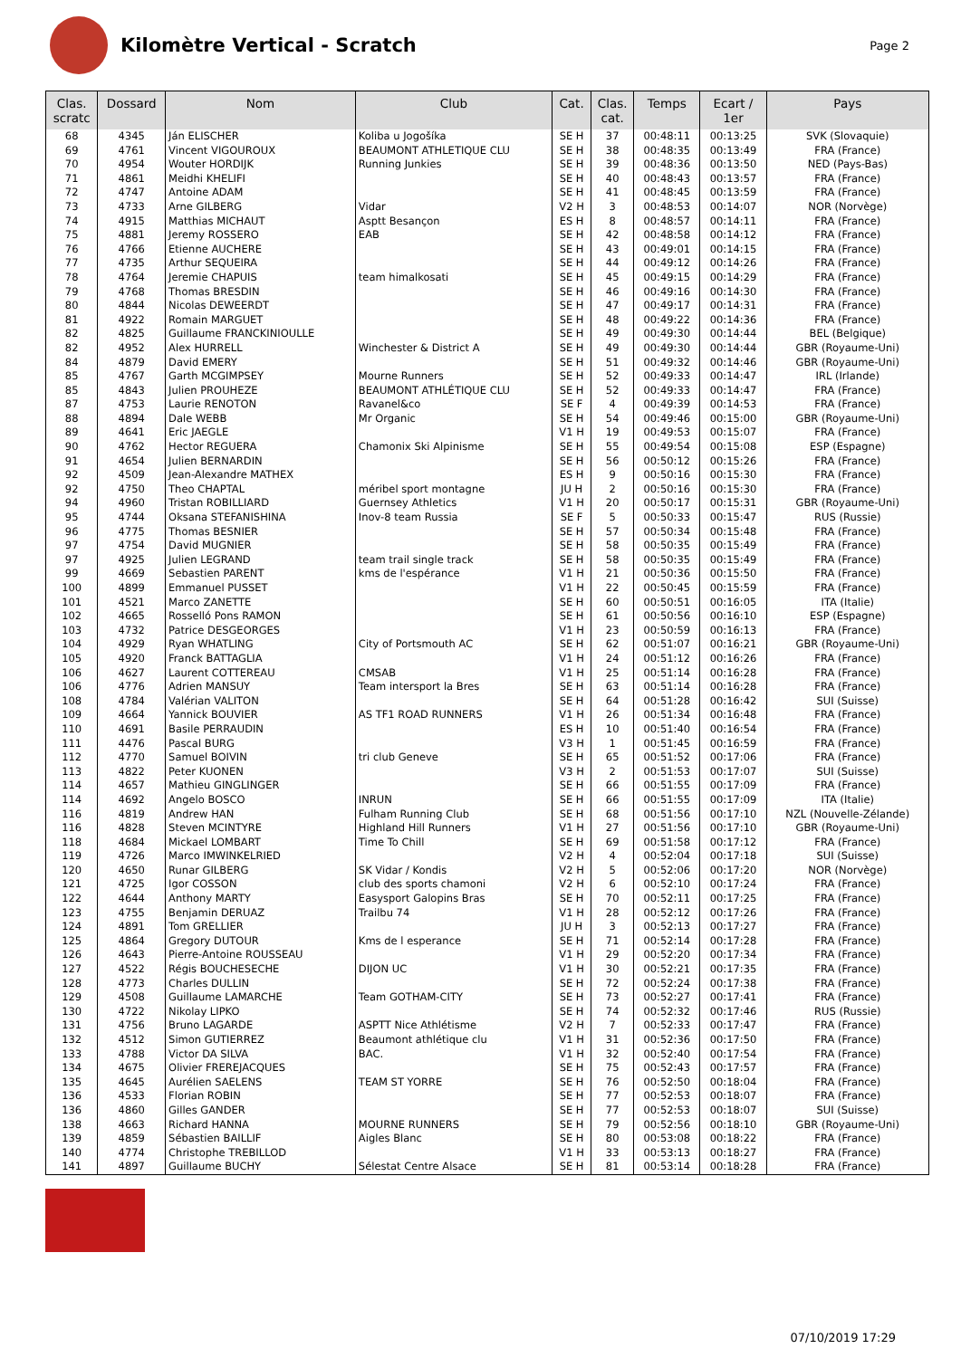Kilomètre Vertical - Scratch
Page 2
| Clas. scratc | Dossard | Nom | Club | Cat. | Clas. cat. | Temps | Ecart / 1er | Pays |
| --- | --- | --- | --- | --- | --- | --- | --- | --- |
| 68 | 4345 | Ján ELISCHER | Koliba u Jogošíka | SE H | 37 | 00:48:11 | 00:13:25 | SVK (Slovaquie) |
| 69 | 4761 | Vincent VIGOUROUX | BEAUMONT ATHLETIQUE CLU | SE H | 38 | 00:48:35 | 00:13:49 | FRA (France) |
| 70 | 4954 | Wouter HORDIJK | Running Junkies | SE H | 39 | 00:48:36 | 00:13:50 | NED (Pays-Bas) |
| 71 | 4861 | Meidhi KHELIFI | | SE H | 40 | 00:48:43 | 00:13:57 | FRA (France) |
| 72 | 4747 | Antoine ADAM | | SE H | 41 | 00:48:45 | 00:13:59 | FRA (France) |
| 73 | 4733 | Arne GILBERG | Vidar | V2 H | 3 | 00:48:53 | 00:14:07 | NOR (Norvège) |
| 74 | 4915 | Matthias MICHAUT | Asptt Besançon | ES H | 8 | 00:48:57 | 00:14:11 | FRA (France) |
| 75 | 4881 | Jeremy ROSSERO | EAB | SE H | 42 | 00:48:58 | 00:14:12 | FRA (France) |
| 76 | 4766 | Etienne AUCHERE | | SE H | 43 | 00:49:01 | 00:14:15 | FRA (France) |
| 77 | 4735 | Arthur SEQUEIRA | | SE H | 44 | 00:49:12 | 00:14:26 | FRA (France) |
| 78 | 4764 | Jeremie CHAPUIS | team himalkosati | SE H | 45 | 00:49:15 | 00:14:29 | FRA (France) |
| 79 | 4768 | Thomas BRESDIN | | SE H | 46 | 00:49:16 | 00:14:30 | FRA (France) |
| 80 | 4844 | Nicolas DEWEERDT | | SE H | 47 | 00:49:17 | 00:14:31 | FRA (France) |
| 81 | 4922 | Romain MARGUET | | SE H | 48 | 00:49:22 | 00:14:36 | FRA (France) |
| 82 | 4825 | Guillaume FRANCKINIOULLE | | SE H | 49 | 00:49:30 | 00:14:44 | BEL (Belgique) |
| 82 | 4952 | Alex HURRELL | Winchester & District A | SE H | 49 | 00:49:30 | 00:14:44 | GBR (Royaume-Uni) |
| 84 | 4879 | David EMERY | | SE H | 51 | 00:49:32 | 00:14:46 | GBR (Royaume-Uni) |
| 85 | 4767 | Garth MCGIMPSEY | Mourne Runners | SE H | 52 | 00:49:33 | 00:14:47 | IRL (Irlande) |
| 85 | 4843 | Julien PROUHEZE | BEAUMONT ATHLÉTIQUE CLU | SE H | 52 | 00:49:33 | 00:14:47 | FRA (France) |
| 87 | 4753 | Laurie RENOTON | Ravanel&co | SE F | 4 | 00:49:39 | 00:14:53 | FRA (France) |
| 88 | 4894 | Dale WEBB | Mr Organic | SE H | 54 | 00:49:46 | 00:15:00 | GBR (Royaume-Uni) |
| 89 | 4641 | Eric JAEGLE | | V1 H | 19 | 00:49:53 | 00:15:07 | FRA (France) |
| 90 | 4762 | Hector REGUERA | Chamonix Ski Alpinisme | SE H | 55 | 00:49:54 | 00:15:08 | ESP (Espagne) |
| 91 | 4654 | Julien BERNARDIN | | SE H | 56 | 00:50:12 | 00:15:26 | FRA (France) |
| 92 | 4509 | Jean-Alexandre MATHEX | | ES H | 9 | 00:50:16 | 00:15:30 | FRA (France) |
| 92 | 4750 | Theo CHAPTAL | méribel sport montagne | JU H | 2 | 00:50:16 | 00:15:30 | FRA (France) |
| 94 | 4960 | Tristan ROBILLIARD | Guernsey Athletics | V1 H | 20 | 00:50:17 | 00:15:31 | GBR (Royaume-Uni) |
| 95 | 4744 | Oksana STEFANISHINA | Inov-8 team Russia | SE F | 5 | 00:50:33 | 00:15:47 | RUS (Russie) |
| 96 | 4775 | Thomas BESNIER | | SE H | 57 | 00:50:34 | 00:15:48 | FRA (France) |
| 97 | 4754 | David MUGNIER | | SE H | 58 | 00:50:35 | 00:15:49 | FRA (France) |
| 97 | 4925 | Julien LEGRAND | team trail single track | SE H | 58 | 00:50:35 | 00:15:49 | FRA (France) |
| 99 | 4669 | Sebastien PARENT | kms de l'espérance | V1 H | 21 | 00:50:36 | 00:15:50 | FRA (France) |
| 100 | 4899 | Emmanuel PUSSET | | V1 H | 22 | 00:50:45 | 00:15:59 | FRA (France) |
| 101 | 4521 | Marco ZANETTE | | SE H | 60 | 00:50:51 | 00:16:05 | ITA (Italie) |
| 102 | 4665 | Rosselló Pons RAMON | | SE H | 61 | 00:50:56 | 00:16:10 | ESP (Espagne) |
| 103 | 4732 | Patrice DESGEORGES | | V1 H | 23 | 00:50:59 | 00:16:13 | FRA (France) |
| 104 | 4929 | Ryan WHATLING | City of Portsmouth AC | SE H | 62 | 00:51:07 | 00:16:21 | GBR (Royaume-Uni) |
| 105 | 4920 | Franck BATTAGLIA | | V1 H | 24 | 00:51:12 | 00:16:26 | FRA (France) |
| 106 | 4627 | Laurent COTTEREAU | CMSAB | V1 H | 25 | 00:51:14 | 00:16:28 | FRA (France) |
| 106 | 4776 | Adrien MANSUY | Team intersport la Bres | SE H | 63 | 00:51:14 | 00:16:28 | FRA (France) |
| 108 | 4784 | Valérian VALITON | | SE H | 64 | 00:51:28 | 00:16:42 | SUI (Suisse) |
| 109 | 4664 | Yannick BOUVIER | AS TF1 ROAD RUNNERS | V1 H | 26 | 00:51:34 | 00:16:48 | FRA (France) |
| 110 | 4691 | Basile PERRAUDIN | | ES H | 10 | 00:51:40 | 00:16:54 | FRA (France) |
| 111 | 4476 | Pascal BURG | | V3 H | 1 | 00:51:45 | 00:16:59 | FRA (France) |
| 112 | 4770 | Samuel BOIVIN | tri club Geneve | SE H | 65 | 00:51:52 | 00:17:06 | FRA (France) |
| 113 | 4822 | Peter KUONEN | | V3 H | 2 | 00:51:53 | 00:17:07 | SUI (Suisse) |
| 114 | 4657 | Mathieu GINGLINGER | | SE H | 66 | 00:51:55 | 00:17:09 | FRA (France) |
| 114 | 4692 | Angelo BOSCO | INRUN | SE H | 66 | 00:51:55 | 00:17:09 | ITA (Italie) |
| 116 | 4819 | Andrew HAN | Fulham Running Club | SE H | 68 | 00:51:56 | 00:17:10 | NZL (Nouvelle-Zélande) |
| 116 | 4828 | Steven MCINTYRE | Highland Hill Runners | V1 H | 27 | 00:51:56 | 00:17:10 | GBR (Royaume-Uni) |
| 118 | 4684 | Mickael LOMBART | Time To Chill | SE H | 69 | 00:51:58 | 00:17:12 | FRA (France) |
| 119 | 4726 | Marco IMWINKELRIED | | V2 H | 4 | 00:52:04 | 00:17:18 | SUI (Suisse) |
| 120 | 4650 | Runar GILBERG | SK Vidar / Kondis | V2 H | 5 | 00:52:06 | 00:17:20 | NOR (Norvège) |
| 121 | 4725 | Igor COSSON | club des sports chamoni | V2 H | 6 | 00:52:10 | 00:17:24 | FRA (France) |
| 122 | 4644 | Anthony MARTY | Easysport Galopins Bras | SE H | 70 | 00:52:11 | 00:17:25 | FRA (France) |
| 123 | 4755 | Benjamin DERUAZ | Trailbu 74 | V1 H | 28 | 00:52:12 | 00:17:26 | FRA (France) |
| 124 | 4891 | Tom GRELLIER | | JU H | 3 | 00:52:13 | 00:17:27 | FRA (France) |
| 125 | 4864 | Gregory DUTOUR | Kms de l esperance | SE H | 71 | 00:52:14 | 00:17:28 | FRA (France) |
| 126 | 4643 | Pierre-Antoine ROUSSEAU | | V1 H | 29 | 00:52:20 | 00:17:34 | FRA (France) |
| 127 | 4522 | Régis BOUCHESECHE | DIJON UC | V1 H | 30 | 00:52:21 | 00:17:35 | FRA (France) |
| 128 | 4773 | Charles DULLIN | | SE H | 72 | 00:52:24 | 00:17:38 | FRA (France) |
| 129 | 4508 | Guillaume LAMARCHE | Team GOTHAM-CITY | SE H | 73 | 00:52:27 | 00:17:41 | FRA (France) |
| 130 | 4722 | Nikolay LIPKO | | SE H | 74 | 00:52:32 | 00:17:46 | RUS (Russie) |
| 131 | 4756 | Bruno LAGARDE | ASPTT Nice Athlétisme | V2 H | 7 | 00:52:33 | 00:17:47 | FRA (France) |
| 132 | 4512 | Simon GUTIERREZ | Beaumont athlétique clu | V1 H | 31 | 00:52:36 | 00:17:50 | FRA (France) |
| 133 | 4788 | Victor DA SILVA | BAC. | V1 H | 32 | 00:52:40 | 00:17:54 | FRA (France) |
| 134 | 4675 | Olivier FREREJACQUES | | SE H | 75 | 00:52:43 | 00:17:57 | FRA (France) |
| 135 | 4645 | Aurélien SAELENS | TEAM ST YORRE | SE H | 76 | 00:52:50 | 00:18:04 | FRA (France) |
| 136 | 4533 | Florian ROBIN | | SE H | 77 | 00:52:53 | 00:18:07 | FRA (France) |
| 136 | 4860 | Gilles GANDER | | SE H | 77 | 00:52:53 | 00:18:07 | SUI (Suisse) |
| 138 | 4663 | Richard HANNA | MOURNE RUNNERS | SE H | 79 | 00:52:56 | 00:18:10 | GBR (Royaume-Uni) |
| 139 | 4859 | Sébastien BAILLIF | Aigles Blanc | SE H | 80 | 00:53:08 | 00:18:22 | FRA (France) |
| 140 | 4774 | Christophe TREBILLOD | | V1 H | 33 | 00:53:13 | 00:18:27 | FRA (France) |
| 141 | 4897 | Guillaume BUCHY | Sélestat Centre Alsace | SE H | 81 | 00:53:14 | 00:18:28 | FRA (France) |
07/10/2019 17:29